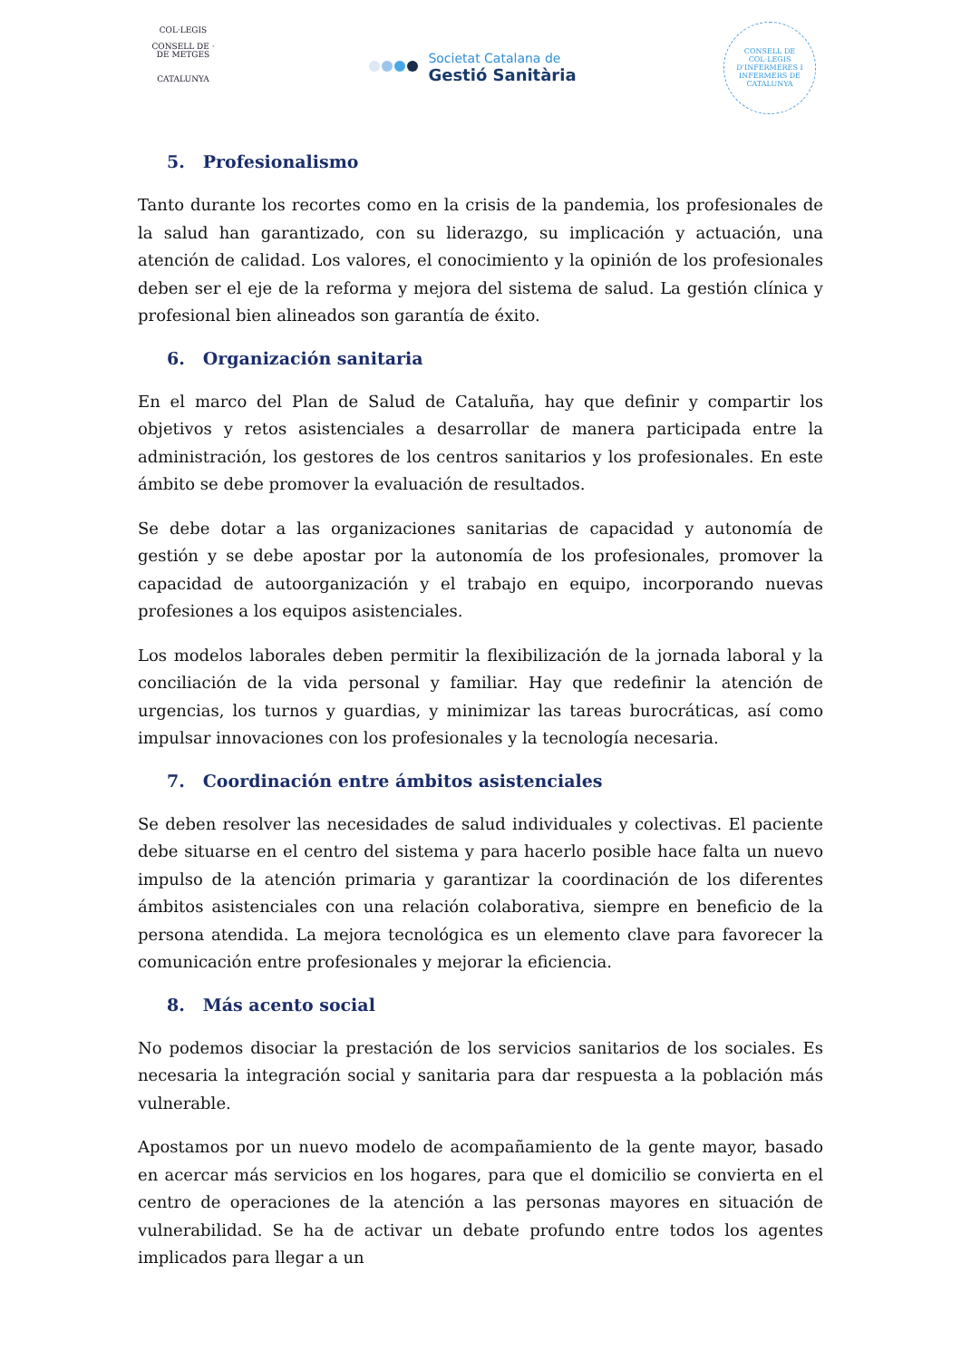COL·LEGIS
CONSELL DE · DE METGES
CATALUNYA
Societat Catalana de
Gestió Sanitària
CONSELL DE COL·LEGIS D'INFERMERES I INFERMERS DE CATALUNYA
5. Profesionalismo
Tanto durante los recortes como en la crisis de la pandemia, los profesionales de la salud han garantizado, con su liderazgo, su implicación y actuación, una atención de calidad. Los valores, el conocimiento y la opinión de los profesionales deben ser el eje de la reforma y mejora del sistema de salud. La gestión clínica y profesional bien alineados son garantía de éxito.
6. Organización sanitaria
En el marco del Plan de Salud de Cataluña, hay que definir y compartir los objetivos y retos asistenciales a desarrollar de manera participada entre la administración, los gestores de los centros sanitarios y los profesionales. En este ámbito se debe promover la evaluación de resultados.
Se debe dotar a las organizaciones sanitarias de capacidad y autonomía de gestión y se debe apostar por la autonomía de los profesionales, promover la capacidad de autoorganización y el trabajo en equipo, incorporando nuevas profesiones a los equipos asistenciales.
Los modelos laborales deben permitir la flexibilización de la jornada laboral y la conciliación de la vida personal y familiar. Hay que redefinir la atención de urgencias, los turnos y guardias, y minimizar las tareas burocráticas, así como impulsar innovaciones con los profesionales y la tecnología necesaria.
7. Coordinación entre ámbitos asistenciales
Se deben resolver las necesidades de salud individuales y colectivas. El paciente debe situarse en el centro del sistema y para hacerlo posible hace falta un nuevo impulso de la atención primaria y garantizar la coordinación de los diferentes ámbitos asistenciales con una relación colaborativa, siempre en beneficio de la persona atendida. La mejora tecnológica es un elemento clave para favorecer la comunicación entre profesionales y mejorar la eficiencia.
8. Más acento social
No podemos disociar la prestación de los servicios sanitarios de los sociales. Es necesaria la integración social y sanitaria para dar respuesta a la población más vulnerable.
Apostamos por un nuevo modelo de acompañamiento de la gente mayor, basado en acercar más servicios en los hogares, para que el domicilio se convierta en el centro de operaciones de la atención a las personas mayores en situación de vulnerabilidad. Se ha de activar un debate profundo entre todos los agentes implicados para llegar a un